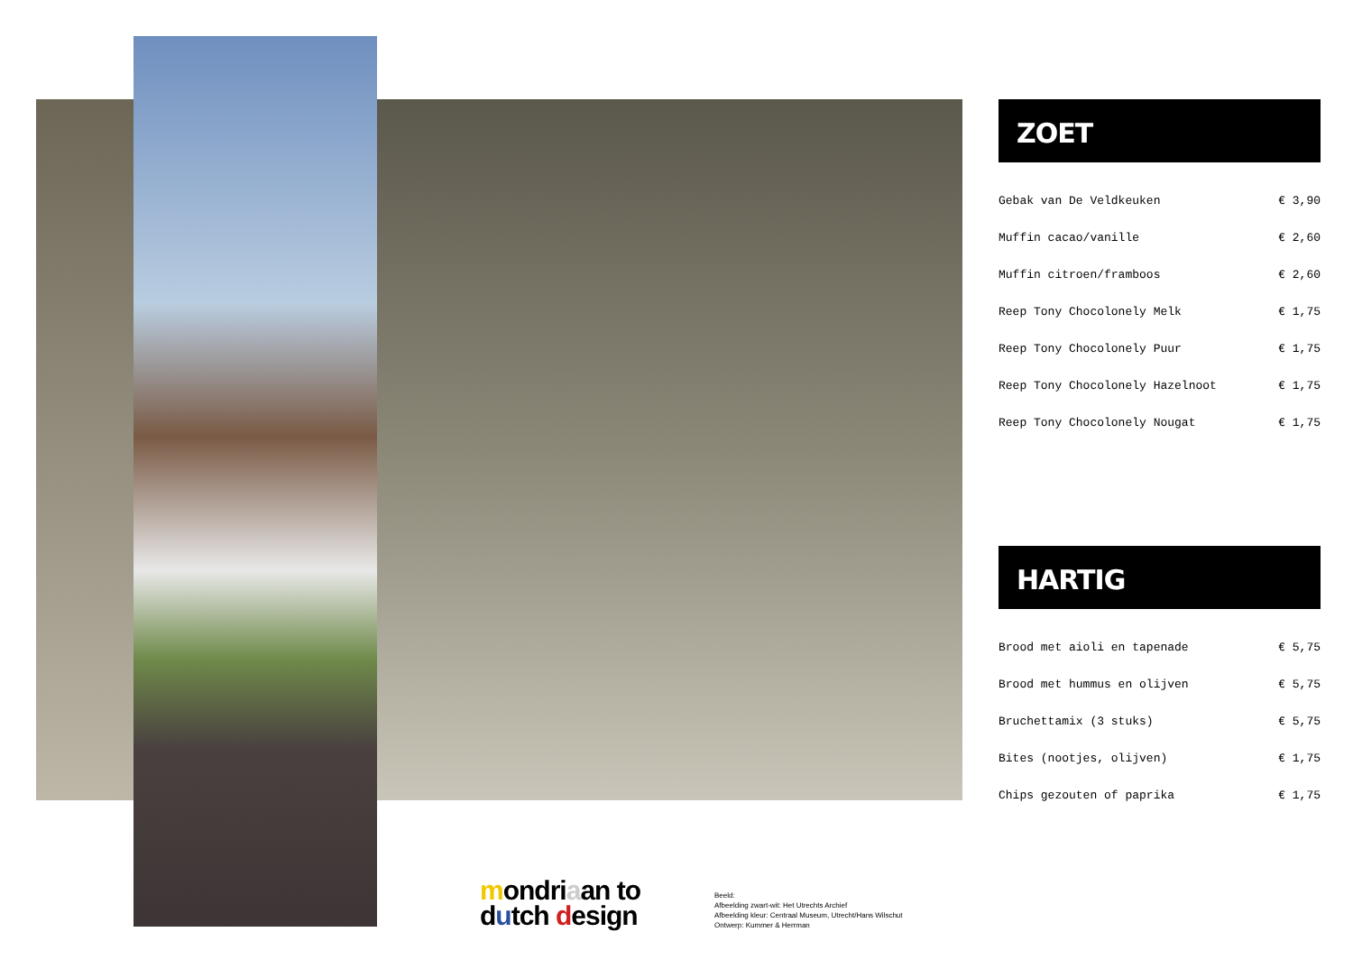ZOET
| Gebak van De Veldkeuken | € 3,90 |
| Muffin cacao/vanille | € 2,60 |
| Muffin citroen/framboos | € 2,60 |
| Reep Tony Chocolonely Melk | € 1,75 |
| Reep Tony Chocolonely Puur | € 1,75 |
| Reep Tony Chocolonely Hazelnoot | € 1,75 |
| Reep Tony Chocolonely Nougat | € 1,75 |
HARTIG
| Brood met aioli en tapenade | € 5,75 |
| Brood met hummus en olijven | € 5,75 |
| Bruchettamix (3 stuks) | € 5,75 |
| Bites (nootjes, olijven) | € 1,75 |
| Chips gezouten of paprika | € 1,75 |
mondriaan to
dutch design
Beeld:
Afbeelding zwart-wit: Het Utrechts Archief
Afbeelding kleur: Centraal Museum, Utrecht/Hans Wilschut
Ontwerp: Kummer & Herrman